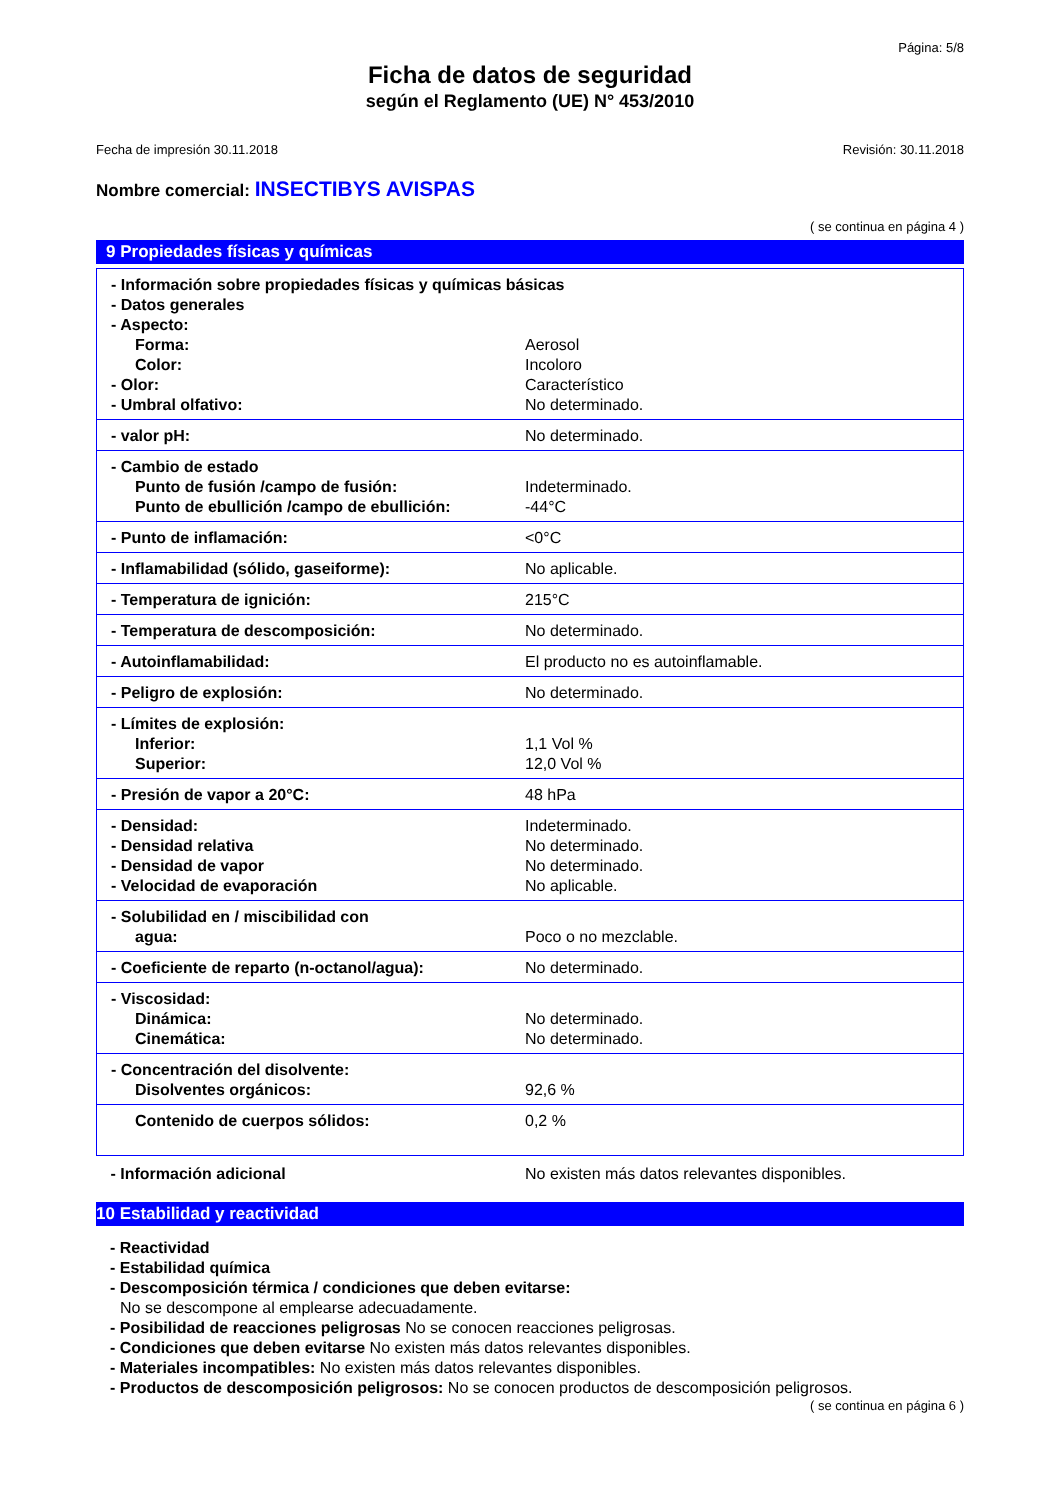Página: 5/8
Ficha de datos de seguridad
según el Reglamento (UE) N° 453/2010
Fecha de impresión 30.11.2018 Revisión: 30.11.2018
Nombre comercial: INSECTIBYS AVISPAS
( se continua en página 4 )
9 Propiedades físicas y químicas
| - Información sobre propiedades físicas y químicas básicas | |
| - Datos generales | |
| - Aspecto: | |
| Forma: | Aerosol |
| Color: | Incoloro |
| - Olor: | Característico |
| - Umbral olfativo: | No determinado. |
| - valor pH: | No determinado. |
| - Cambio de estado | |
| Punto de fusión /campo de fusión: | Indeterminado. |
| Punto de ebullición /campo de ebullición: | -44°C |
| - Punto de inflamación: | <0°C |
| - Inflamabilidad (sólido, gaseiforme): | No aplicable. |
| - Temperatura de ignición: | 215°C |
| - Temperatura de descomposición: | No determinado. |
| - Autoinflamabilidad: | El producto no es autoinflamable. |
| - Peligro de explosión: | No determinado. |
| - Límites de explosión: | |
| Inferior: | 1,1 Vol % |
| Superior: | 12,0 Vol % |
| - Presión de vapor a 20°C: | 48 hPa |
| - Densidad: | Indeterminado. |
| - Densidad relativa | No determinado. |
| - Densidad de vapor | No determinado. |
| - Velocidad de evaporación | No aplicable. |
| - Solubilidad en / miscibilidad con | |
| agua: | Poco o no mezclable. |
| - Coeficiente de reparto (n-octanol/agua): | No determinado. |
| - Viscosidad: | |
| Dinámica: | No determinado. |
| Cinemática: | No determinado. |
| - Concentración del disolvente: | |
| Disolventes orgánicos: | 92,6 % |
| Contenido de cuerpos sólidos: | 0,2 % |
| - Información adicional | No existen más datos relevantes disponibles. |
10 Estabilidad y reactividad
- Reactividad
- Estabilidad química
- Descomposición térmica / condiciones que deben evitarse:
No se descompone al emplearse adecuadamente.
- Posibilidad de reacciones peligrosas No se conocen reacciones peligrosas.
- Condiciones que deben evitarse No existen más datos relevantes disponibles.
- Materiales incompatibles: No existen más datos relevantes disponibles.
- Productos de descomposición peligrosos: No se conocen productos de descomposición peligrosos.
( se continua en página 6 )